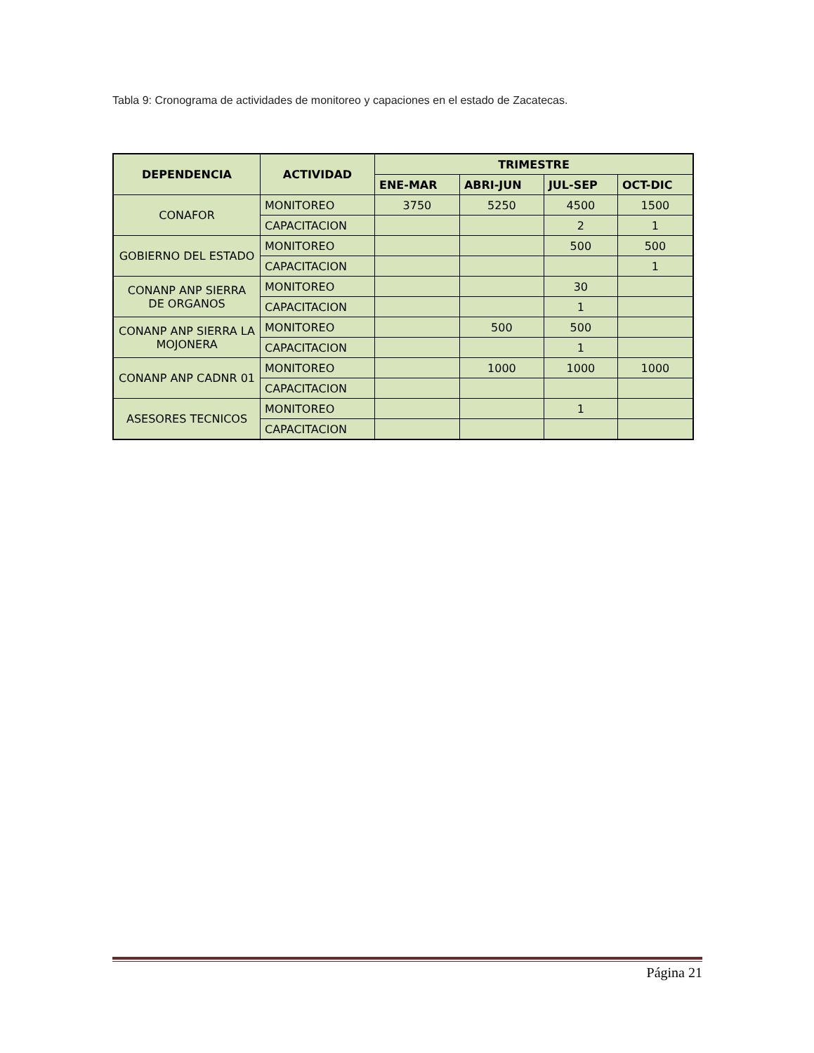Tabla 9: Cronograma de actividades de monitoreo y capaciones en el estado de Zacatecas.
| DEPENDENCIA | ACTIVIDAD | TRIMESTRE | | | |
| --- | --- | --- | --- | --- | --- |
| | | ENE-MAR | ABRI-JUN | JUL-SEP | OCT-DIC |
| CONAFOR | MONITOREO | 3750 | 5250 | 4500 | 1500 |
| | CAPACITACION | | | 2 | 1 |
| GOBIERNO DEL ESTADO | MONITOREO | | | 500 | 500 |
| | CAPACITACION | | | | 1 |
| CONANP ANP SIERRA DE ORGANOS | MONITOREO | | | 30 | |
| | CAPACITACION | | | 1 | |
| CONANP ANP SIERRA LA MOJONERA | MONITOREO | | 500 | 500 | |
| | CAPACITACION | | | 1 | |
| CONANP ANP CADNR 01 | MONITOREO | | 1000 | 1000 | 1000 |
| | CAPACITACION | | | | |
| ASESORES TECNICOS | MONITOREO | | | 1 | |
| | CAPACITACION | | | | |
Página 21